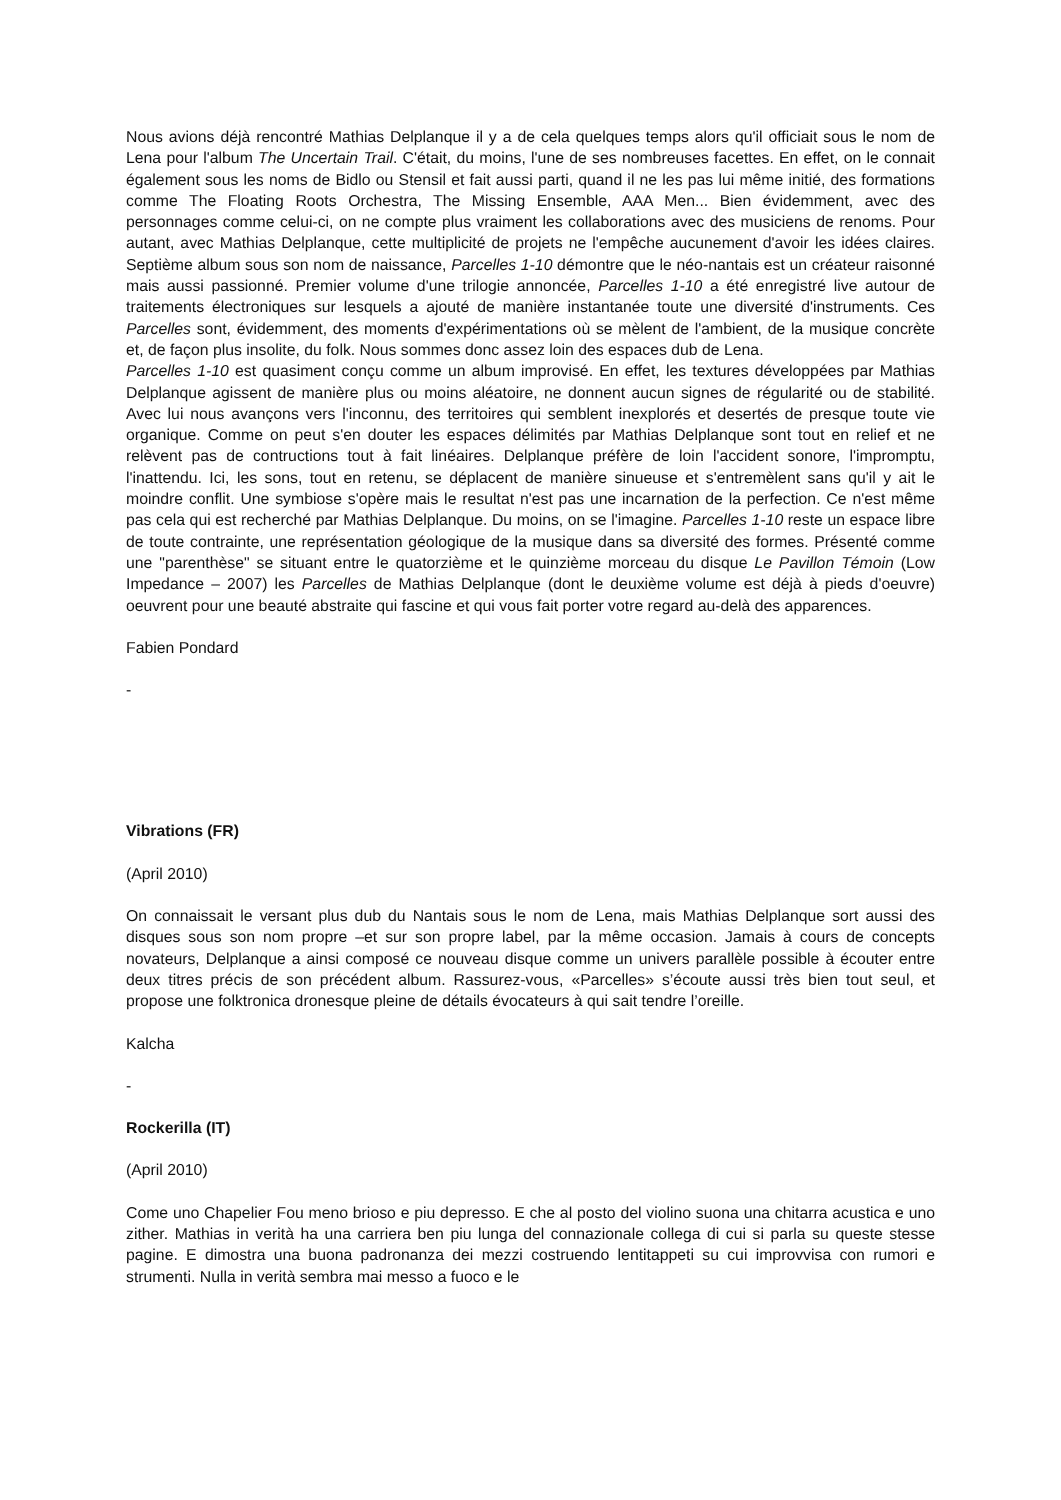Nous avions déjà rencontré Mathias Delplanque il y a de cela quelques temps alors qu'il officiait sous le nom de Lena pour l'album The Uncertain Trail. C'était, du moins, l'une de ses nombreuses facettes. En effet, on le connait également sous les noms de Bidlo ou Stensil et fait aussi parti, quand il ne les pas lui même initié, des formations comme The Floating Roots Orchestra, The Missing Ensemble, AAA Men... Bien évidemment, avec des personnages comme celui-ci, on ne compte plus vraiment les collaborations avec des musiciens de renoms. Pour autant, avec Mathias Delplanque, cette multiplicité de projets ne l'empêche aucunement d'avoir les idées claires. Septième album sous son nom de naissance, Parcelles 1-10 démontre que le néo-nantais est un créateur raisonné mais aussi passionné. Premier volume d'une trilogie annoncée, Parcelles 1-10 a été enregistré live autour de traitements électroniques sur lesquels a ajouté de manière instantanée toute une diversité d'instruments. Ces Parcelles sont, évidemment, des moments d'expérimentations où se mèlent de l'ambient, de la musique concrète et, de façon plus insolite, du folk. Nous sommes donc assez loin des espaces dub de Lena.
Parcelles 1-10 est quasiment conçu comme un album improvisé. En effet, les textures développées par Mathias Delplanque agissent de manière plus ou moins aléatoire, ne donnent aucun signes de régularité ou de stabilité. Avec lui nous avançons vers l'inconnu, des territoires qui semblent inexplorés et desertés de presque toute vie organique. Comme on peut s'en douter les espaces délimités par Mathias Delplanque sont tout en relief et ne relèvent pas de contructions tout à fait linéaires. Delplanque préfère de loin l'accident sonore, l'impromptu, l'inattendu. Ici, les sons, tout en retenu, se déplacent de manière sinueuse et s'entremèlent sans qu'il y ait le moindre conflit. Une symbiose s'opère mais le resultat n'est pas une incarnation de la perfection. Ce n'est même pas cela qui est recherché par Mathias Delplanque. Du moins, on se l'imagine. Parcelles 1-10 reste un espace libre de toute contrainte, une représentation géologique de la musique dans sa diversité des formes. Présenté comme une "parenthèse" se situant entre le quatorzième et le quinzième morceau du disque Le Pavillon Témoin (Low Impedance – 2007) les Parcelles de Mathias Delplanque (dont le deuxième volume est déjà à pieds d'oeuvre) oeuvrent pour une beauté abstraite qui fascine et qui vous fait porter votre regard au-delà des apparences.
Fabien Pondard
-
Vibrations (FR)
(April 2010)
On connaissait le versant plus dub du Nantais sous le nom de Lena, mais Mathias Delplanque sort aussi des disques sous son nom propre –et sur son propre label, par la même occasion. Jamais à cours de concepts novateurs, Delplanque a ainsi composé ce nouveau disque comme un univers parallèle possible à écouter entre deux titres précis de son précédent album. Rassurez-vous, «Parcelles» s’écoute aussi très bien tout seul, et propose une folktronica dronesque pleine de détails évocateurs à qui sait tendre l’oreille.
Kalcha
-
Rockerilla (IT)
(April 2010)
Come uno Chapelier Fou meno brioso e piu depresso. E che al posto del violino suona una chitarra acustica e uno zither. Mathias in verità ha una carriera ben piu lunga del connazionale collega di cui si parla su queste stesse pagine. E dimostra una buona padronanza dei mezzi costruendo lentitappeti su cui improvvisa con rumori e strumenti. Nulla in verità sembra mai messo a fuoco e le